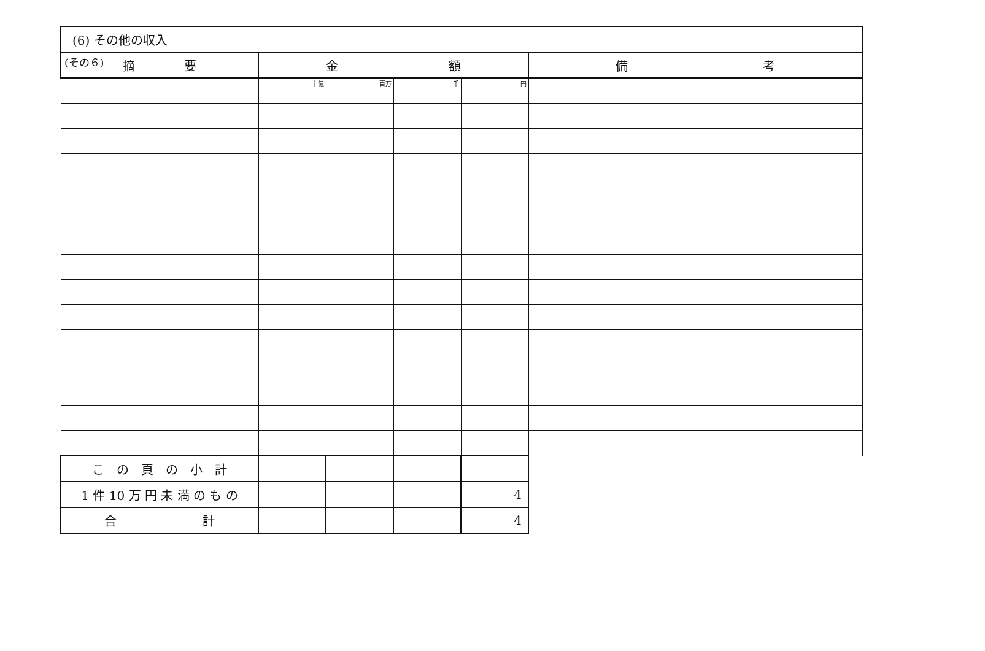(その６)
| (6) その他の収入 | | | | | |
| 摘 要 | 金 額 | | | | 備 考 |
| | 十億 | 百万 | 千 | 円 | |
| こ の 頁 の 小 計 | | | | | |
| 1 件 10 万 円 未 満 の も の | | | | 4 | |
| 合 計 | | | | 4 | |